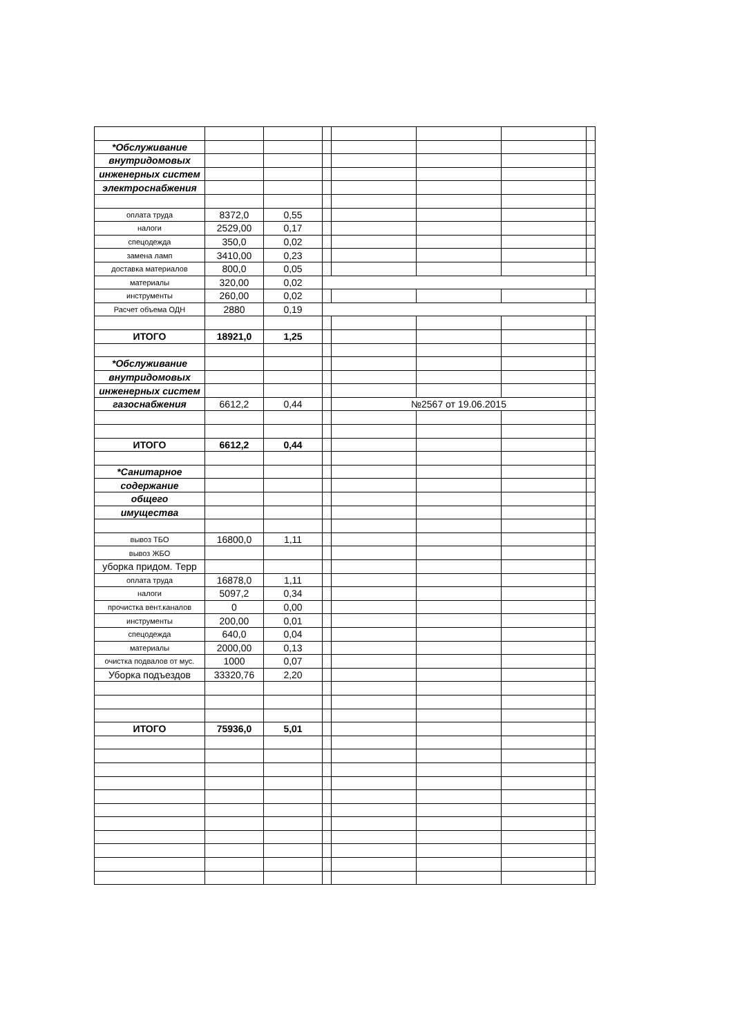| *Обслуживание | | | | | | | |
| внутридомовых | | | | | | | |
| инженерных систем | | | | | | | |
| электроснабжения | | | | | | | |
| оплата труда | 8372,0 | 0,55 | | | | | |
| налоги | 2529,00 | 0,17 | | | | | |
| спецодежда | 350,0 | 0,02 | | | | | |
| замена ламп | 3410,00 | 0,23 | | | | | |
| доставка материалов | 800,0 | 0,05 | | | | | |
| материалы | 320,00 | 0,02 | | | | | |
| инструменты | 260,00 | 0,02 | | | | | |
| Расчет объема ОДН | 2880 | 0,19 | | | | | |
| ИТОГО | 18921,0 | 1,25 | | | | | |
| *Обслуживание | | | | | | | |
| внутридомовых | | | | | | | |
| инженерных систем | | | | | | | |
| газоснабжения | 6612,2 | 0,44 | | №2567 от 19.06.2015 | | | |
| ИТОГО | 6612,2 | 0,44 | | | | | |
| *Санитарное | | | | | | | |
| содержание | | | | | | | |
| общего | | | | | | | |
| имущества | | | | | | | |
| вывоз ТБО | 16800,0 | 1,11 | | | | | |
| вывоз ЖБО | | | | | | | |
| уборка придом. Терр | | | | | | | |
| оплата труда | 16878,0 | 1,11 | | | | | |
| налоги | 5097,2 | 0,34 | | | | | |
| прочистка вент.каналов | 0 | 0,00 | | | | | |
| инструменты | 200,00 | 0,01 | | | | | |
| спецодежда | 640,0 | 0,04 | | | | | |
| материалы | 2000,00 | 0,13 | | | | | |
| очистка подвалов от мус. | 1000 | 0,07 | | | | | |
| Уборка подъездов | 33320,76 | 2,20 | | | | | |
| ИТОГО | 75936,0 | 5,01 | | | | | |